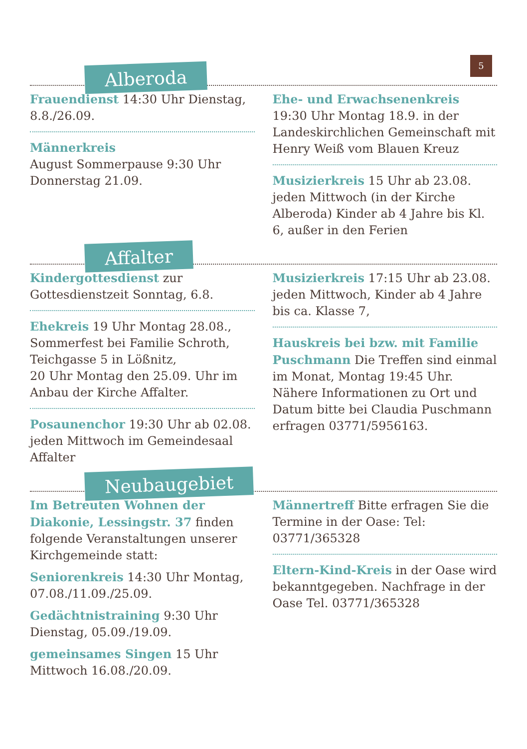5
Alberoda
Frauendienst 14:30 Uhr Dienstag, 8.8./26.09.
Männerkreis
August Sommerpause 9:30 Uhr Donnerstag 21.09.
Ehe- und Erwachsenenkreis
19:30 Uhr Montag 18.9. in der Landeskirchlichen Gemeinschaft mit Henry Weiß vom Blauen Kreuz
Musizierkreis 15 Uhr ab 23.08. jeden Mittwoch (in der Kirche Alberoda) Kinder ab 4 Jahre bis Kl. 6, außer in den Ferien
Affalter
Kindergottesdienst zur Gottesdienstzeit Sonntag, 6.8.
Ehekreis 19 Uhr Montag 28.08., Sommerfest bei Familie Schroth, Teichgasse 5 in Lößnitz,
20 Uhr Montag den 25.09. Uhr im Anbau der Kirche Affalter.
Posaunenchor 19:30 Uhr ab 02.08. jeden Mittwoch im Gemeindesaal Affalter
Musizierkreis 17:15 Uhr ab 23.08. jeden Mittwoch, Kinder ab 4 Jahre bis ca. Klasse 7,
Hauskreis bei bzw. mit Familie Puschmann Die Treffen sind einmal im Monat, Montag 19:45 Uhr. Nähere Informationen zu Ort und Datum bitte bei Claudia Puschmann erfragen 03771/5956163.
Neubaugebiet
Im Betreuten Wohnen der Diakonie, Lessingstr. 37 finden folgende Veranstaltungen unserer Kirchgemeinde statt:
Seniorenkreis 14:30 Uhr Montag, 07.08./11.09./25.09.
Gedächtnistraining 9:30 Uhr Dienstag, 05.09./19.09.
gemeinsames Singen 15 Uhr Mittwoch 16.08./20.09.
Männertreff Bitte erfragen Sie die Termine in der Oase: Tel: 03771/365328
Eltern-Kind-Kreis in der Oase wird bekanntgegeben. Nachfrage in der Oase Tel. 03771/365328